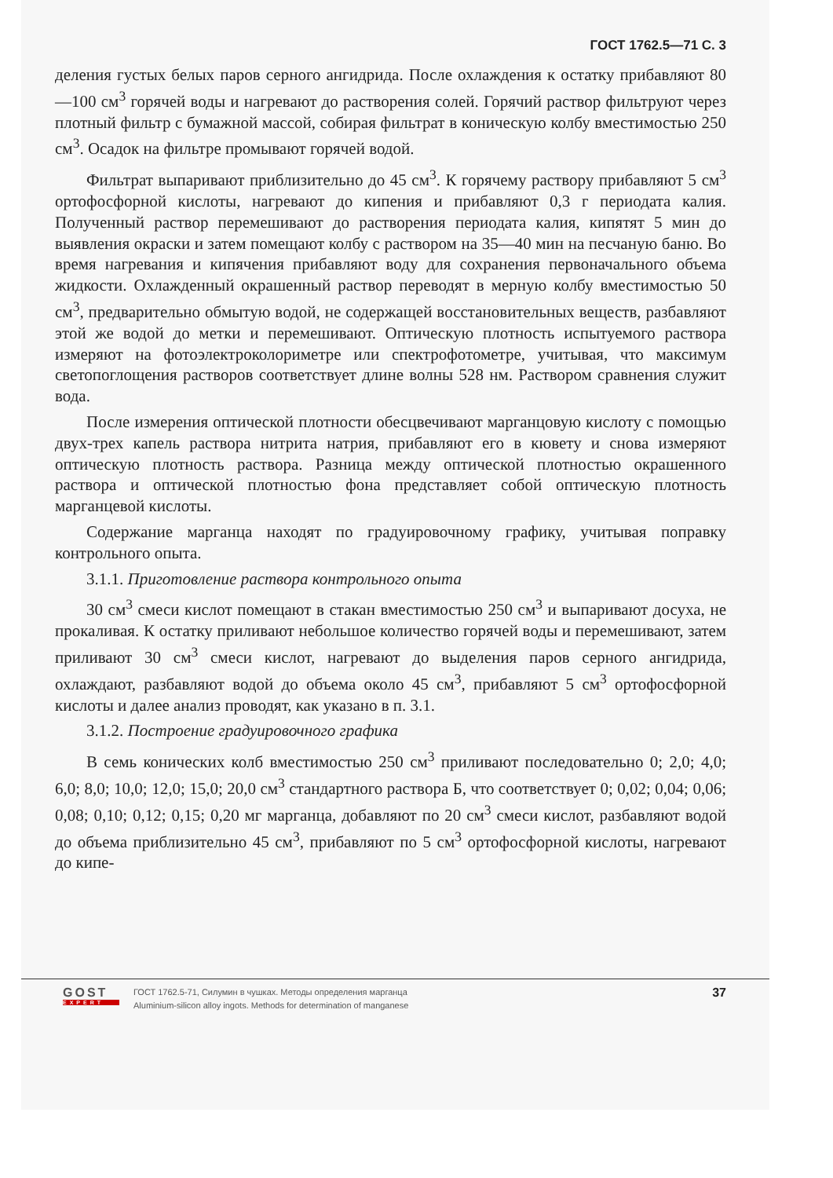ГОСТ 1762.5—71 С. 3
деления густых белых паров серного ангидрида. После охлаждения к остатку прибавляют 80—100 см<sup>3</sup> горячей воды и нагревают до растворения солей. Горячий раствор фильтруют через плотный фильтр с бумажной массой, собирая фильтрат в коническую колбу вместимостью 250 см<sup>3</sup>. Осадок на фильтре промывают горячей водой.
Фильтрат выпаривают приблизительно до 45 см<sup>3</sup>. К горячему раствору прибавляют 5 см<sup>3</sup> ортофосфорной кислоты, нагревают до кипения и прибавляют 0,3 г периодата калия. Полученный раствор перемешивают до растворения периодата калия, кипятят 5 мин до выявления окраски и затем помещают колбу с раствором на 35—40 мин на песчаную баню. Во время нагревания и кипячения прибавляют воду для сохранения первоначального объема жидкости. Охлажденный окрашенный раствор переводят в мерную колбу вместимостью 50 см<sup>3</sup>, предварительно обмытую водой, не содержащей восстановительных веществ, разбавляют этой же водой до метки и перемешивают. Оптическую плотность испытуемого раствора измеряют на фотоэлектроколориметре или спектрофотометре, учитывая, что максимум светопоглощения растворов соответствует длине волны 528 нм. Раствором сравнения служит вода.
После измерения оптической плотности обесцвечивают марганцовую кислоту с помощью двух-трех капель раствора нитрита натрия, прибавляют его в кювету и снова измеряют оптическую плотность раствора. Разница между оптической плотностью окрашенного раствора и оптической плотностью фона представляет собой оптическую плотность марганцевой кислоты.
Содержание марганца находят по градуировочному графику, учитывая поправку контрольного опыта.
3.1.1. Приготовление раствора контрольного опыта
30 см<sup>3</sup> смеси кислот помещают в стакан вместимостью 250 см<sup>3</sup> и выпаривают досуха, не прокаливая. К остатку приливают небольшое количество горячей воды и перемешивают, затем приливают 30 см<sup>3</sup> смеси кислот, нагревают до выделения паров серного ангидрида, охлаждают, разбавляют водой до объема около 45 см<sup>3</sup>, прибавляют 5 см<sup>3</sup> ортофосфорной кислоты и далее анализ проводят, как указано в п. 3.1.
3.1.2. Построение градуировочного графика
В семь конических колб вместимостью 250 см<sup>3</sup> приливают последовательно 0; 2,0; 4,0; 6,0; 8,0; 10,0; 12,0; 15,0; 20,0 см<sup>3</sup> стандартного раствора Б, что соответствует 0; 0,02; 0,04; 0,06; 0,08; 0,10; 0,12; 0,15; 0,20 мг марганца, добавляют по 20 см<sup>3</sup> смеси кислот, разбавляют водой до объема приблизительно 45 см<sup>3</sup>, прибавляют по 5 см<sup>3</sup> ортофосфорной кислоты, нагревают до кипе-
GOST
EXPERT
ГОСТ 1762.5-71, Силумин в чушках. Методы определения марганца
Aluminium-silicon alloy ingots. Methods for determination of manganese
37